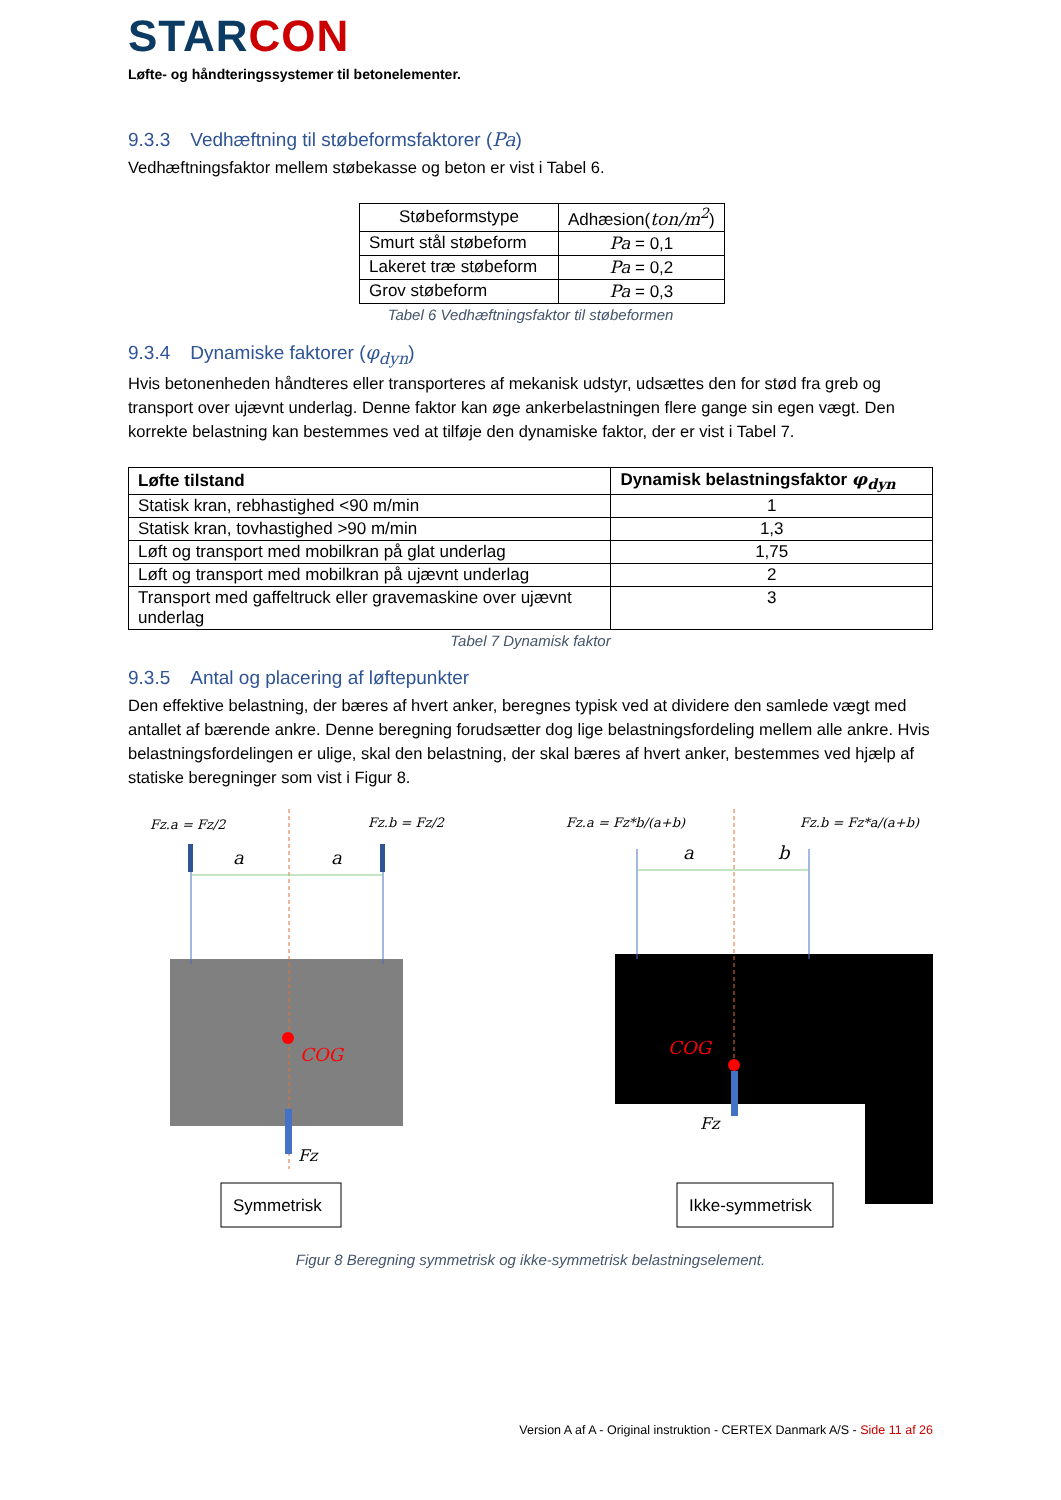STARCON
Løfte- og håndteringssystemer til betonelementer.
9.3.3 Vedhæftning til støbeformsfaktorer (Pa)
Vedhæftningsfaktor mellem støbekasse og beton er vist i Tabel 6.
| Støbeformstype | Adhæsion( ton/m<sup>2</sup> ) |
| Smurt stål støbeform | Pa = 0,1 |
| Lakeret træ støbeform | Pa = 0,2 |
| Grov støbeform | Pa = 0,3 |
Tabel 6 Vedhæftningsfaktor til støbeformen
9.3.4 Dynamiske faktorer (φ<sub>dyn</sub>)
Hvis betonenheden håndteres eller transporteres af mekanisk udstyr, udsættes den for stød fra greb og transport over ujævnt underlag. Denne faktor kan øge ankerbelastningen flere gange sin egen vægt. Den korrekte belastning kan bestemmes ved at tilføje den dynamiske faktor, der er vist i Tabel 7.
| Løfte tilstand | Dynamisk belastningsfaktor φ<sub>dyn</sub> |
| --- | --- |
| Statisk kran, rebhastighed <90 m/min | 1 |
| Statisk kran, tovhastighed >90 m/min | 1,3 |
| Løft og transport med mobilkran på glat underlag | 1,75 |
| Løft og transport med mobilkran på ujævnt underlag | 2 |
| Transport med gaffeltruck eller gravemaskine over ujævnt underlag | 3 |
Tabel 7 Dynamisk faktor
9.3.5 Antal og placering af løftepunkter
Den effektive belastning, der bæres af hvert anker, beregnes typisk ved at dividere den samlede vægt med antallet af bærende ankre. Denne beregning forudsætter dog lige belastningsfordeling mellem alle ankre. Hvis belastningsfordelingen er ulige, skal den belastning, der skal bæres af hvert anker, bestemmes ved hjælp af statiske beregninger som vist i Figur 8.
Fz.a = Fz/2
Fz.b = Fz/2
a
a
COG
Fz
Fz.a = Fz*b/(a+b)
Fz.b = Fz*a/(a+b)
a
b
COG
Fz
Symmetrisk
Ikke-symmetrisk
Figur 8 Beregning symmetrisk og ikke-symmetrisk belastningselement.
Version A af A - Original instruktion - CERTEX Danmark A/S - Side 11 af 26